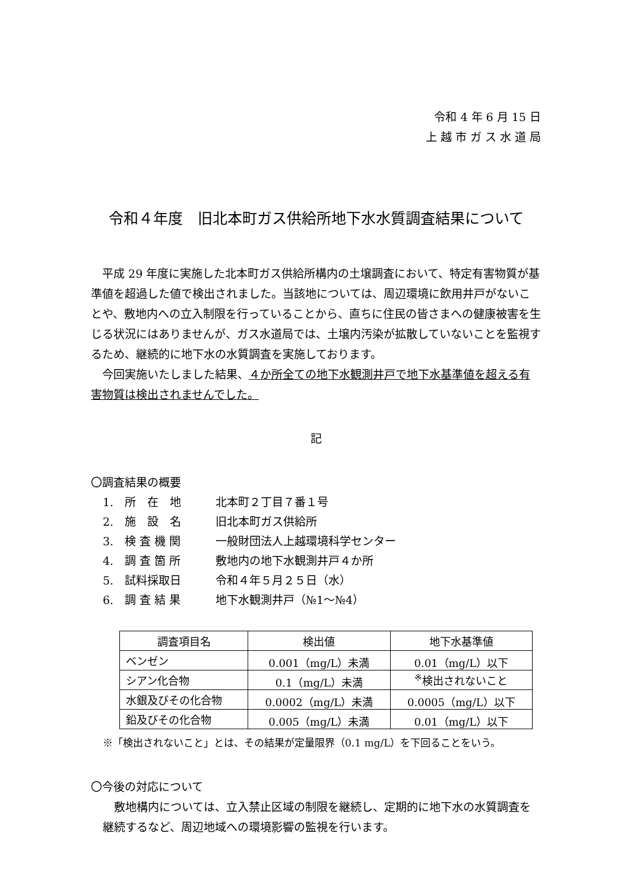令和 4 年 6 月 15 日
上 越 市 ガ ス 水 道 局
令和４年度　旧北本町ガス供給所地下水水質調査結果について
平成 29 年度に実施した北本町ガス供給所構内の土壌調査において、特定有害物質が基準値を超過した値で検出されました。当該地については、周辺環境に飲用井戸がないことや、敷地内への立入制限を行っていることから、直ちに住民の皆さまへの健康被害を生じる状況にはありませんが、ガス水道局では、土壌内汚染が拡散していないことを監視するため、継続的に地下水の水質調査を実施しております。
今回実施いたしました結果、４か所全ての地下水観測井戸で地下水基準値を超える有害物質は検出されませんでした。
記
〇調査結果の概要
1.　所　在　地 北本町２丁目７番１号
2.　施　設　名 旧北本町ガス供給所
3.　検 査 機 関 一般財団法人上越環境科学センター
4.　調 査 箇 所 敷地内の地下水観測井戸４か所
5.　試料採取日 令和４年５月２５日（水）
6.　調 査 結 果 地下水観測井戸（№1～№4）
| 調査項目名 | 検出値 | 地下水基準値 |
| --- | --- | --- |
| ベンゼン | 0.001（mg/L）未満 | 0.01（mg/L）以下 |
| シアン化合物 | 0.1（mg/L）未満 | <sup>※</sup>検出されないこと |
| 水銀及びその化合物 | 0.0002（mg/L）未満 | 0.0005（mg/L）以下 |
| 鉛及びその化合物 | 0.005（mg/L）未満 | 0.01（mg/L）以下 |
※「検出されないこと」とは、その結果が定量限界（0.1 mg/L）を下回ることをいう。
〇今後の対応について
敷地構内については、立入禁止区域の制限を継続し、定期的に地下水の水質調査を継続するなど、周辺地域への環境影響の監視を行います。